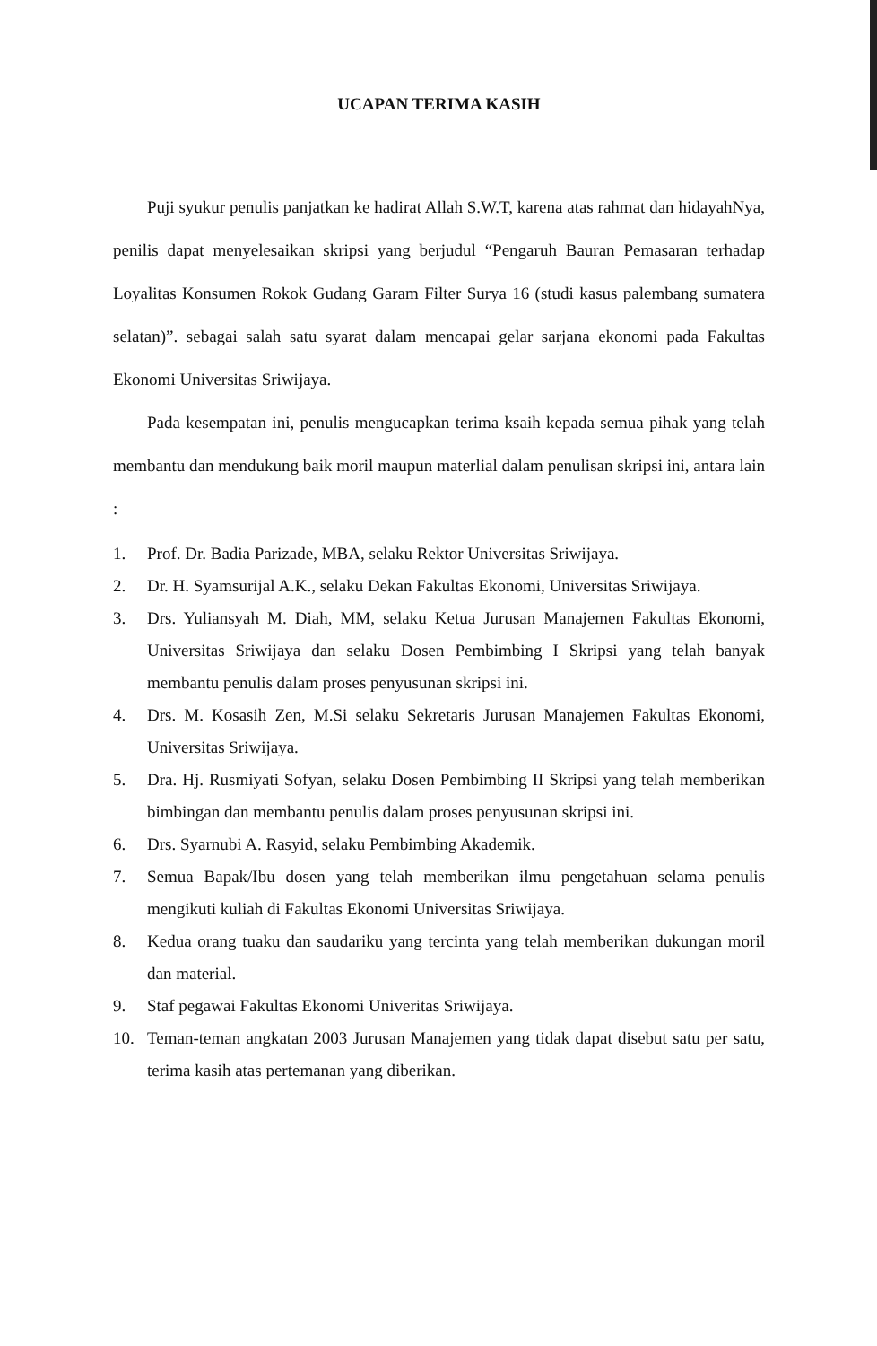UCAPAN TERIMA KASIH
Puji syukur penulis panjatkan ke hadirat Allah S.W.T, karena atas rahmat dan hidayahNya, penilis dapat menyelesaikan skripsi yang berjudul “Pengaruh Bauran Pemasaran terhadap Loyalitas Konsumen Rokok Gudang Garam Filter Surya 16 (studi kasus palembang sumatera selatan)”. sebagai salah satu syarat dalam mencapai gelar sarjana ekonomi pada Fakultas Ekonomi Universitas Sriwijaya.
Pada kesempatan ini, penulis mengucapkan terima ksaih kepada semua pihak yang telah membantu dan mendukung baik moril maupun materlial dalam penulisan skripsi ini, antara lain :
1. Prof. Dr. Badia Parizade, MBA, selaku Rektor Universitas Sriwijaya.
2. Dr. H. Syamsurijal A.K., selaku Dekan Fakultas Ekonomi, Universitas Sriwijaya.
3. Drs. Yuliansyah M. Diah, MM, selaku Ketua Jurusan Manajemen Fakultas Ekonomi, Universitas Sriwijaya dan selaku Dosen Pembimbing I Skripsi yang telah banyak membantu penulis dalam proses penyusunan skripsi ini.
4. Drs. M. Kosasih Zen, M.Si selaku Sekretaris Jurusan Manajemen Fakultas Ekonomi, Universitas Sriwijaya.
5. Dra. Hj. Rusmiyati Sofyan, selaku Dosen Pembimbing II Skripsi yang telah memberikan bimbingan dan membantu penulis dalam proses penyusunan skripsi ini.
6. Drs. Syarnubi A. Rasyid, selaku Pembimbing Akademik.
7. Semua Bapak/Ibu dosen yang telah memberikan ilmu pengetahuan selama penulis mengikuti kuliah di Fakultas Ekonomi Universitas Sriwijaya.
8. Kedua orang tuaku dan saudariku yang tercinta yang telah memberikan dukungan moril dan material.
9. Staf pegawai Fakultas Ekonomi Univeritas Sriwijaya.
10. Teman-teman angkatan 2003 Jurusan Manajemen yang tidak dapat disebut satu per satu, terima kasih atas pertemanan yang diberikan.